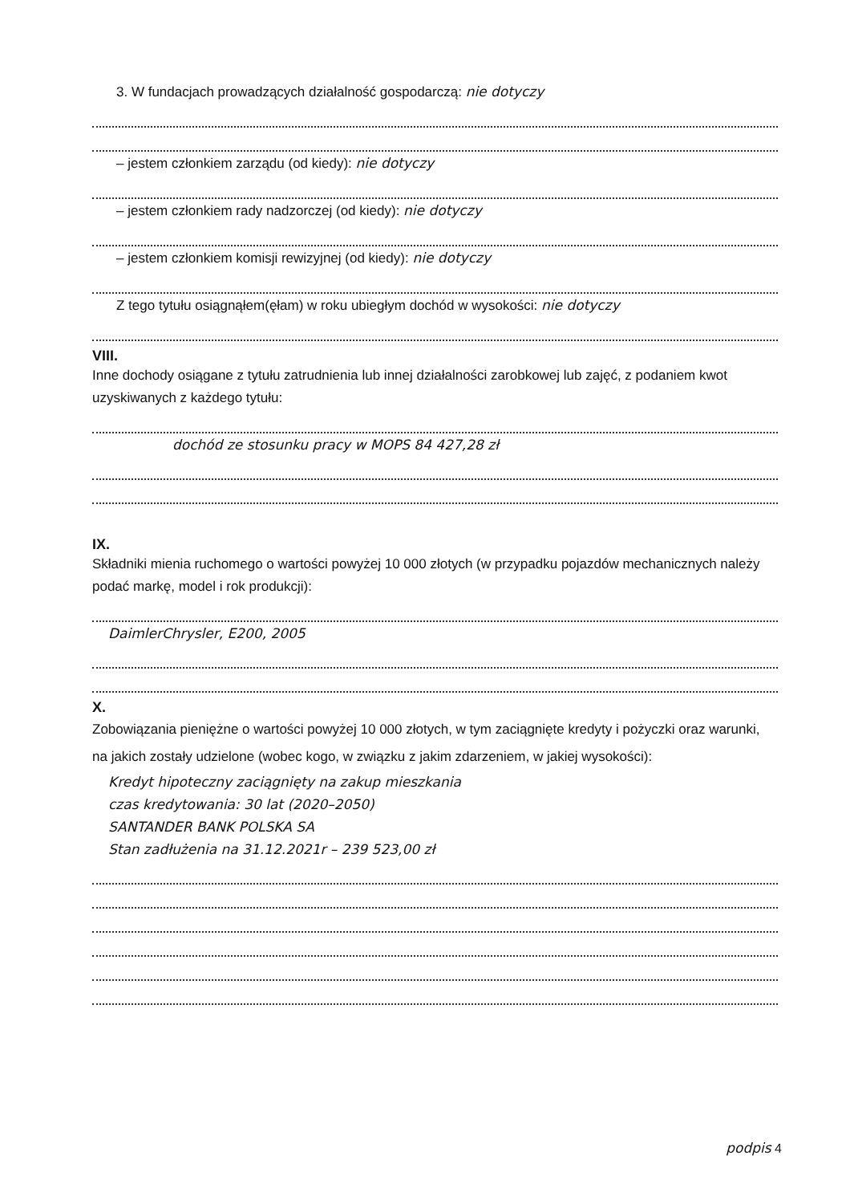3. W fundacjach prowadzących działalność gospodarczą: nie dotyczy
– jestem członkiem zarządu (od kiedy): nie dotyczy
– jestem członkiem rady nadzorczej (od kiedy): nie dotyczy
– jestem członkiem komisji rewizyjnej (od kiedy): nie dotyczy
Z tego tytułu osiągnąłem(ęłam) w roku ubiegłym dochód w wysokości: nie dotyczy
VIII.
Inne dochody osiągane z tytułu zatrudnienia lub innej działalności zarobkowej lub zajęć, z podaniem kwot uzyskiwanych z każdego tytułu:
dochód ze stosunku pracy w MOPS 84 427,28 zł
IX.
Składniki mienia ruchomego o wartości powyżej 10 000 złotych (w przypadku pojazdów mechanicznych należy podać markę, model i rok produkcji):
DaimlerChrysler, E200, 2005
X.
Zobowiązania pieniężne o wartości powyżej 10 000 złotych, w tym zaciągnięte kredyty i pożyczki oraz warunki, na jakich zostały udzielone (wobec kogo, w związku z jakim zdarzeniem, w jakiej wysokości):
Kredyt hipoteczny zaciągnięty na zakup mieszkania
czas kredytowania: 30 lat (2020–2050)
SANTANDER BANK POLSKA SA
Stan zadłużenia na 31.12.2021r – 239 523,00 zł
podpis 4